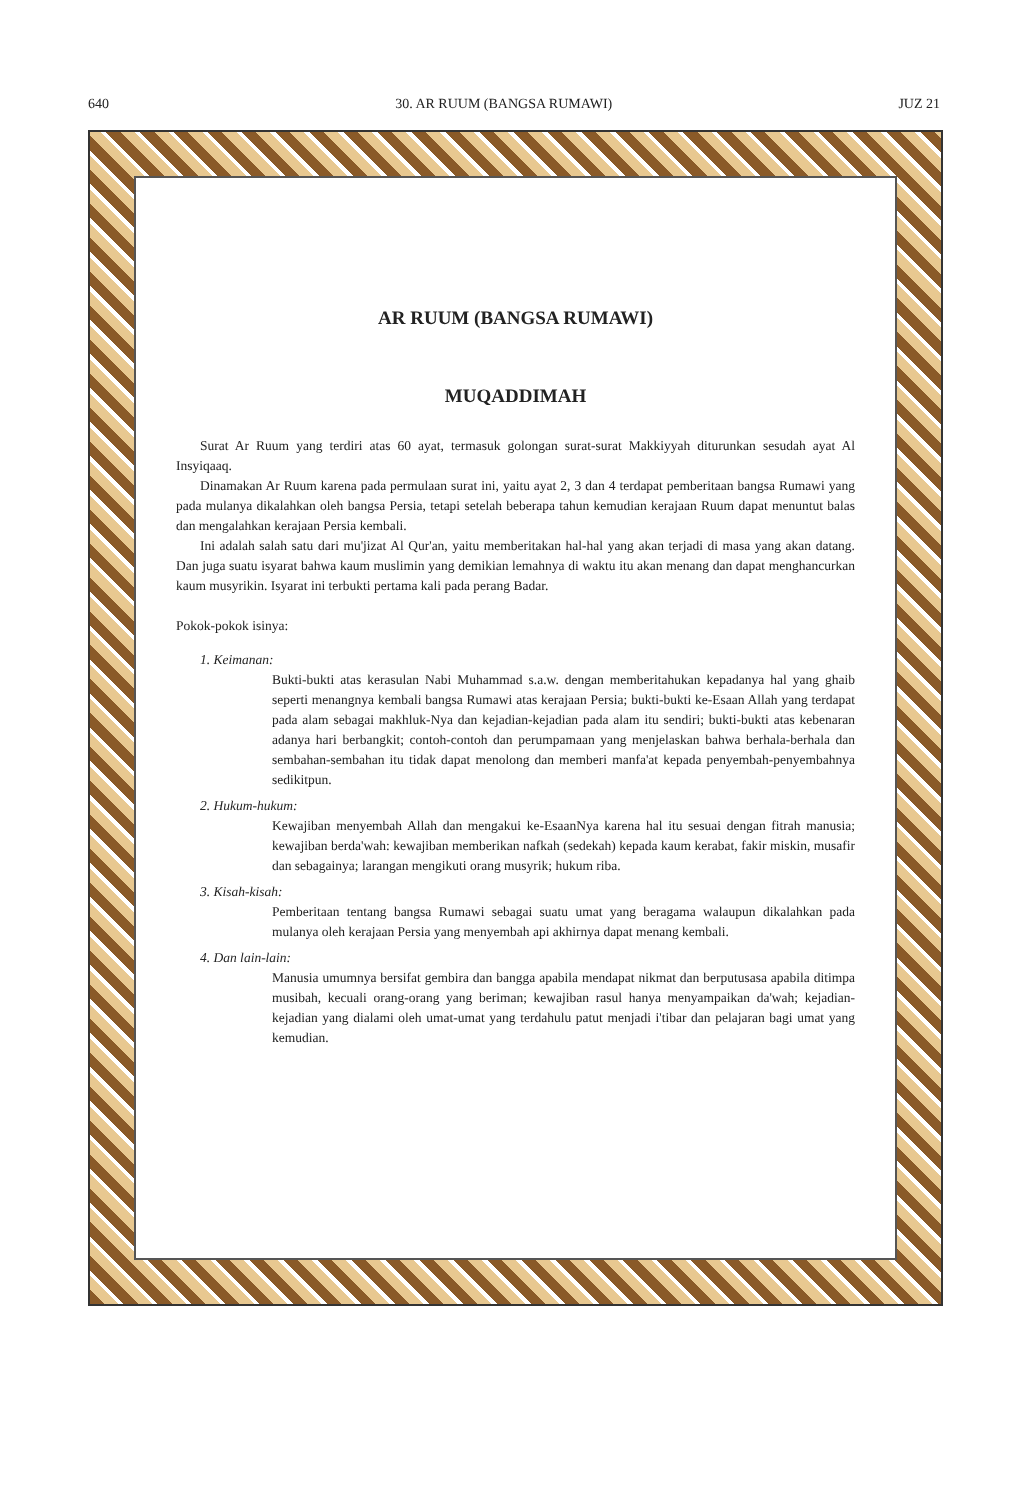640 30. AR RUUM (BANGSA RUMAWI) JUZ 21
AR RUUM (BANGSA RUMAWI)
MUQADDIMAH
Surat Ar Ruum yang terdiri atas 60 ayat, termasuk golongan surat-surat Makkiyyah diturunkan sesudah ayat Al Insyiqaaq.
Dinamakan Ar Ruum karena pada permulaan surat ini, yaitu ayat 2, 3 dan 4 terdapat pemberitaan bangsa Rumawi yang pada mulanya dikalahkan oleh bangsa Persia, tetapi setelah beberapa tahun kemudian kerajaan Ruum dapat menuntut balas dan mengalahkan kerajaan Persia kembali.
Ini adalah salah satu dari mu'jizat Al Qur'an, yaitu memberitakan hal-hal yang akan terjadi di masa yang akan datang. Dan juga suatu isyarat bahwa kaum muslimin yang demikian lemahnya di waktu itu akan menang dan dapat menghancurkan kaum musyrikin. Isyarat ini terbukti pertama kali pada perang Badar.
Pokok-pokok isinya:
1. Keimanan:
Bukti-bukti atas kerasulan Nabi Muhammad s.a.w. dengan memberitahukan kepadanya hal yang ghaib seperti menangnya kembali bangsa Rumawi atas kerajaan Persia; bukti-bukti ke-Esaan Allah yang terdapat pada alam sebagai makhluk-Nya dan kejadian-kejadian pada alam itu sendiri; bukti-bukti atas kebenaran adanya hari berbangkit; contoh-contoh dan perumpamaan yang menjelaskan bahwa berhala-berhala dan sembahan-sembahan itu tidak dapat menolong dan memberi manfa'at kepada penyembah-penyembahnya sedikitpun.
2. Hukum-hukum:
Kewajiban menyembah Allah dan mengakui ke-EsaanNya karena hal itu sesuai dengan fitrah manusia; kewajiban berda'wah: kewajiban memberikan nafkah (sedekah) kepada kaum kerabat, fakir miskin, musafir dan sebagainya; larangan mengikuti orang musyrik; hukum riba.
3. Kisah-kisah:
Pemberitaan tentang bangsa Rumawi sebagai suatu umat yang beragama walaupun dikalahkan pada mulanya oleh kerajaan Persia yang menyembah api akhirnya dapat menang kembali.
4. Dan lain-lain:
Manusia umumnya bersifat gembira dan bangga apabila mendapat nikmat dan berputusasa apabila ditimpa musibah, kecuali orang-orang yang beriman; kewajiban rasul hanya menyampaikan da'wah; kejadian-kejadian yang dialami oleh umat-umat yang terdahulu patut menjadi i'tibar dan pelajaran bagi umat yang kemudian.